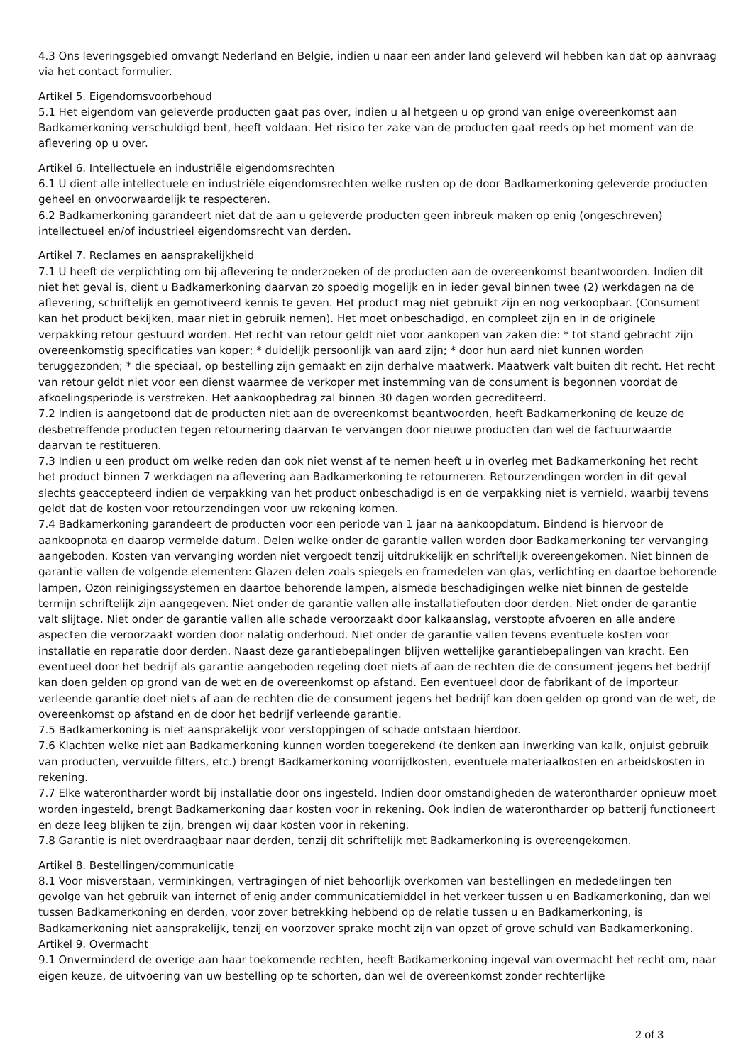4.3 Ons leveringsgebied omvangt Nederland en Belgie, indien u naar een ander land geleverd wil hebben kan dat op aanvraag via het contact formulier.
Artikel 5. Eigendomsvoorbehoud
5.1 Het eigendom van geleverde producten gaat pas over, indien u al hetgeen u op grond van enige overeenkomst aan Badkamerkoning verschuldigd bent, heeft voldaan. Het risico ter zake van de producten gaat reeds op het moment van de aflevering op u over.
Artikel 6. Intellectuele en industriële eigendomsrechten
6.1 U dient alle intellectuele en industriële eigendomsrechten welke rusten op de door Badkamerkoning geleverde producten geheel en onvoorwaardelijk te respecteren.
6.2 Badkamerkoning garandeert niet dat de aan u geleverde producten geen inbreuk maken op enig (ongeschreven) intellectueel en/of industrieel eigendomsrecht van derden.
Artikel 7. Reclames en aansprakelijkheid
7.1 U heeft de verplichting om bij aflevering te onderzoeken of de producten aan de overeenkomst beantwoorden. Indien dit niet het geval is, dient u Badkamerkoning daarvan zo spoedig mogelijk en in ieder geval binnen twee (2) werkdagen na de aflevering, schriftelijk en gemotiveerd kennis te geven. Het product mag niet gebruikt zijn en nog verkoopbaar. (Consument kan het product bekijken, maar niet in gebruik nemen). Het moet onbeschadigd, en compleet zijn en in de originele verpakking retour gestuurd worden. Het recht van retour geldt niet voor aankopen van zaken die: * tot stand gebracht zijn overeenkomstig specificaties van koper; * duidelijk persoonlijk van aard zijn; * door hun aard niet kunnen worden teruggezonden; * die speciaal, op bestelling zijn gemaakt en zijn derhalve maatwerk. Maatwerk valt buiten dit recht. Het recht van retour geldt niet voor een dienst waarmee de verkoper met instemming van de consument is begonnen voordat de afkoelingsperiode is verstreken. Het aankoopbedrag zal binnen 30 dagen worden gecrediteerd.
7.2 Indien is aangetoond dat de producten niet aan de overeenkomst beantwoorden, heeft Badkamerkoning de keuze de desbetreffende producten tegen retournering daarvan te vervangen door nieuwe producten dan wel de factuurwaarde daarvan te restitueren.
7.3 Indien u een product om welke reden dan ook niet wenst af te nemen heeft u in overleg met Badkamerkoning het recht het product binnen 7 werkdagen na aflevering aan Badkamerkoning te retourneren. Retourzendingen worden in dit geval slechts geaccepteerd indien de verpakking van het product onbeschadigd is en de verpakking niet is vernield, waarbij tevens geldt dat de kosten voor retourzendingen voor uw rekening komen.
7.4 Badkamerkoning garandeert de producten voor een periode van 1 jaar na aankoopdatum. Bindend is hiervoor de aankoopnota en daarop vermelde datum. Delen welke onder de garantie vallen worden door Badkamerkoning ter vervanging aangeboden. Kosten van vervanging worden niet vergoedt tenzij uitdrukkelijk en schriftelijk overeengekomen. Niet binnen de garantie vallen de volgende elementen: Glazen delen zoals spiegels en framedelen van glas, verlichting en daartoe behorende lampen, Ozon reinigingssystemen en daartoe behorende lampen, alsmede beschadigingen welke niet binnen de gestelde termijn schriftelijk zijn aangegeven. Niet onder de garantie vallen alle installatiefouten door derden. Niet onder de garantie valt slijtage. Niet onder de garantie vallen alle schade veroorzaakt door kalkaanslag, verstopte afvoeren en alle andere aspecten die veroorzaakt worden door nalatig onderhoud. Niet onder de garantie vallen tevens eventuele kosten voor installatie en reparatie door derden. Naast deze garantiebepalingen blijven wettelijke garantiebepalingen van kracht. Een eventueel door het bedrijf als garantie aangeboden regeling doet niets af aan de rechten die de consument jegens het bedrijf kan doen gelden op grond van de wet en de overeenkomst op afstand. Een eventueel door de fabrikant of de importeur verleende garantie doet niets af aan de rechten die de consument jegens het bedrijf kan doen gelden op grond van de wet, de overeenkomst op afstand en de door het bedrijf verleende garantie.
7.5 Badkamerkoning is niet aansprakelijk voor verstoppingen of schade ontstaan hierdoor.
7.6 Klachten welke niet aan Badkamerkoning kunnen worden toegerekend (te denken aan inwerking van kalk, onjuist gebruik van producten, vervuilde filters, etc.) brengt Badkamerkoning voorrijdkosten, eventuele materiaalkosten en arbeidskosten in rekening.
7.7 Elke waterontharder wordt bij installatie door ons ingesteld. Indien door omstandigheden de waterontharder opnieuw moet worden ingesteld, brengt Badkamerkoning daar kosten voor in rekening. Ook indien de waterontharder op batterij functioneert en deze leeg blijken te zijn, brengen wij daar kosten voor in rekening.
7.8 Garantie is niet overdraagbaar naar derden, tenzij dit schriftelijk met Badkamerkoning is overeengekomen.
Artikel 8. Bestellingen/communicatie
8.1 Voor misverstaan, verminkingen, vertragingen of niet behoorlijk overkomen van bestellingen en mededelingen ten gevolge van het gebruik van internet of enig ander communicatiemiddel in het verkeer tussen u en Badkamerkoning, dan wel tussen Badkamerkoning en derden, voor zover betrekking hebbend op de relatie tussen u en Badkamerkoning, is Badkamerkoning niet aansprakelijk, tenzij en voorzover sprake mocht zijn van opzet of grove schuld van Badkamerkoning.
Artikel 9. Overmacht
9.1 Onverminderd de overige aan haar toekomende rechten, heeft Badkamerkoning ingeval van overmacht het recht om, naar eigen keuze, de uitvoering van uw bestelling op te schorten, dan wel de overeenkomst zonder rechterlijke
2 of 3